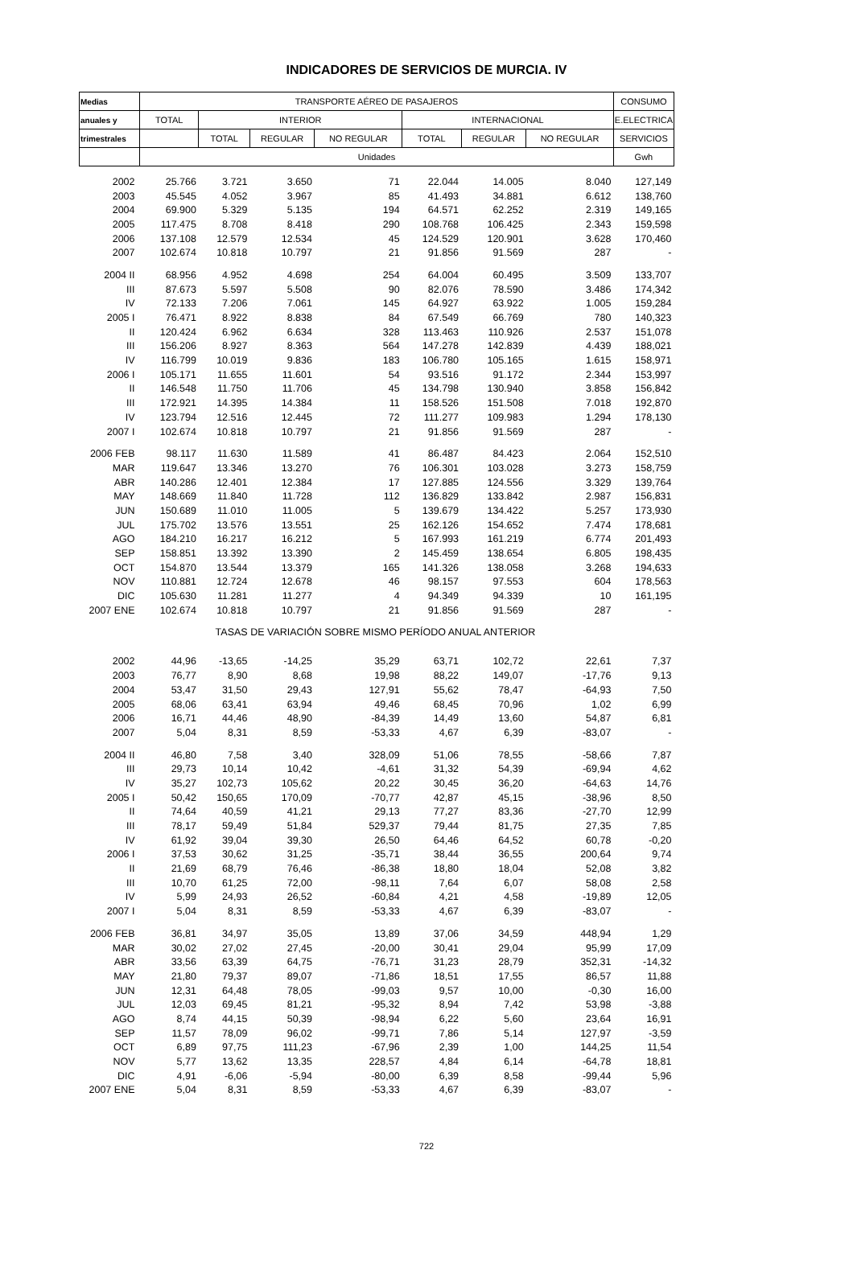INDICADORES DE SERVICIOS DE MURCIA. IV
| Medias | TRANSPORTE AÉREO DE PASAJEROS | | | | | | | CONSUMO |
| --- | --- | --- | --- | --- | --- | --- | --- | --- |
| anuales y | TOTAL | INTERIOR | | | INTERNACIONAL | | | E.ELECTRICA |
| trimestrales | | TOTAL | REGULAR | NO REGULAR | TOTAL | REGULAR | NO REGULAR | SERVICIOS |
| | Unidades | | | | | | | Gwh |
| 2002 | 25.766 | 3.721 | 3.650 | 71 | 22.044 | 14.005 | 8.040 | 127,149 |
| 2003 | 45.545 | 4.052 | 3.967 | 85 | 41.493 | 34.881 | 6.612 | 138,760 |
| 2004 | 69.900 | 5.329 | 5.135 | 194 | 64.571 | 62.252 | 2.319 | 149,165 |
| 2005 | 117.475 | 8.708 | 8.418 | 290 | 108.768 | 106.425 | 2.343 | 159,598 |
| 2006 | 137.108 | 12.579 | 12.534 | 45 | 124.529 | 120.901 | 3.628 | 170,460 |
| 2007 | 102.674 | 10.818 | 10.797 | 21 | 91.856 | 91.569 | 287 | - |
| 2004 II | 68.956 | 4.952 | 4.698 | 254 | 64.004 | 60.495 | 3.509 | 133,707 |
| III | 87.673 | 5.597 | 5.508 | 90 | 82.076 | 78.590 | 3.486 | 174,342 |
| IV | 72.133 | 7.206 | 7.061 | 145 | 64.927 | 63.922 | 1.005 | 159,284 |
| 2005 I | 76.471 | 8.922 | 8.838 | 84 | 67.549 | 66.769 | 780 | 140,323 |
| II | 120.424 | 6.962 | 6.634 | 328 | 113.463 | 110.926 | 2.537 | 151,078 |
| III | 156.206 | 8.927 | 8.363 | 564 | 147.278 | 142.839 | 4.439 | 188,021 |
| IV | 116.799 | 10.019 | 9.836 | 183 | 106.780 | 105.165 | 1.615 | 158,971 |
| 2006 I | 105.171 | 11.655 | 11.601 | 54 | 93.516 | 91.172 | 2.344 | 153,997 |
| II | 146.548 | 11.750 | 11.706 | 45 | 134.798 | 130.940 | 3.858 | 156,842 |
| III | 172.921 | 14.395 | 14.384 | 11 | 158.526 | 151.508 | 7.018 | 192,870 |
| IV | 123.794 | 12.516 | 12.445 | 72 | 111.277 | 109.983 | 1.294 | 178,130 |
| 2007 I | 102.674 | 10.818 | 10.797 | 21 | 91.856 | 91.569 | 287 | - |
| 2006 FEB | 98.117 | 11.630 | 11.589 | 41 | 86.487 | 84.423 | 2.064 | 152,510 |
| MAR | 119.647 | 13.346 | 13.270 | 76 | 106.301 | 103.028 | 3.273 | 158,759 |
| ABR | 140.286 | 12.401 | 12.384 | 17 | 127.885 | 124.556 | 3.329 | 139,764 |
| MAY | 148.669 | 11.840 | 11.728 | 112 | 136.829 | 133.842 | 2.987 | 156,831 |
| JUN | 150.689 | 11.010 | 11.005 | 5 | 139.679 | 134.422 | 5.257 | 173,930 |
| JUL | 175.702 | 13.576 | 13.551 | 25 | 162.126 | 154.652 | 7.474 | 178,681 |
| AGO | 184.210 | 16.217 | 16.212 | 5 | 167.993 | 161.219 | 6.774 | 201,493 |
| SEP | 158.851 | 13.392 | 13.390 | 2 | 145.459 | 138.654 | 6.805 | 198,435 |
| OCT | 154.870 | 13.544 | 13.379 | 165 | 141.326 | 138.058 | 3.268 | 194,633 |
| NOV | 110.881 | 12.724 | 12.678 | 46 | 98.157 | 97.553 | 604 | 178,563 |
| DIC | 105.630 | 11.281 | 11.277 | 4 | 94.349 | 94.339 | 10 | 161,195 |
| 2007 ENE | 102.674 | 10.818 | 10.797 | 21 | 91.856 | 91.569 | 287 | - |
| TASAS DE VARIACIÓN SOBRE MISMO PERÍODO ANUAL ANTERIOR | | | | | | | | |
| 2002 | 44,96 | -13,65 | -14,25 | 35,29 | 63,71 | 102,72 | 22,61 | 7,37 |
| 2003 | 76,77 | 8,90 | 8,68 | 19,98 | 88,22 | 149,07 | -17,76 | 9,13 |
| 2004 | 53,47 | 31,50 | 29,43 | 127,91 | 55,62 | 78,47 | -64,93 | 7,50 |
| 2005 | 68,06 | 63,41 | 63,94 | 49,46 | 68,45 | 70,96 | 1,02 | 6,99 |
| 2006 | 16,71 | 44,46 | 48,90 | -84,39 | 14,49 | 13,60 | 54,87 | 6,81 |
| 2007 | 5,04 | 8,31 | 8,59 | -53,33 | 4,67 | 6,39 | -83,07 | - |
| 2004 II | 46,80 | 7,58 | 3,40 | 328,09 | 51,06 | 78,55 | -58,66 | 7,87 |
| III | 29,73 | 10,14 | 10,42 | -4,61 | 31,32 | 54,39 | -69,94 | 4,62 |
| IV | 35,27 | 102,73 | 105,62 | 20,22 | 30,45 | 36,20 | -64,63 | 14,76 |
| 2005 I | 50,42 | 150,65 | 170,09 | -70,77 | 42,87 | 45,15 | -38,96 | 8,50 |
| II | 74,64 | 40,59 | 41,21 | 29,13 | 77,27 | 83,36 | -27,70 | 12,99 |
| III | 78,17 | 59,49 | 51,84 | 529,37 | 79,44 | 81,75 | 27,35 | 7,85 |
| IV | 61,92 | 39,04 | 39,30 | 26,50 | 64,46 | 64,52 | 60,78 | -0,20 |
| 2006 I | 37,53 | 30,62 | 31,25 | -35,71 | 38,44 | 36,55 | 200,64 | 9,74 |
| II | 21,69 | 68,79 | 76,46 | -86,38 | 18,80 | 18,04 | 52,08 | 3,82 |
| III | 10,70 | 61,25 | 72,00 | -98,11 | 7,64 | 6,07 | 58,08 | 2,58 |
| IV | 5,99 | 24,93 | 26,52 | -60,84 | 4,21 | 4,58 | -19,89 | 12,05 |
| 2007 I | 5,04 | 8,31 | 8,59 | -53,33 | 4,67 | 6,39 | -83,07 | - |
| 2006 FEB | 36,81 | 34,97 | 35,05 | 13,89 | 37,06 | 34,59 | 448,94 | 1,29 |
| MAR | 30,02 | 27,02 | 27,45 | -20,00 | 30,41 | 29,04 | 95,99 | 17,09 |
| ABR | 33,56 | 63,39 | 64,75 | -76,71 | 31,23 | 28,79 | 352,31 | -14,32 |
| MAY | 21,80 | 79,37 | 89,07 | -71,86 | 18,51 | 17,55 | 86,57 | 11,88 |
| JUN | 12,31 | 64,48 | 78,05 | -99,03 | 9,57 | 10,00 | -0,30 | 16,00 |
| JUL | 12,03 | 69,45 | 81,21 | -95,32 | 8,94 | 7,42 | 53,98 | -3,88 |
| AGO | 8,74 | 44,15 | 50,39 | -98,94 | 6,22 | 5,60 | 23,64 | 16,91 |
| SEP | 11,57 | 78,09 | 96,02 | -99,71 | 7,86 | 5,14 | 127,97 | -3,59 |
| OCT | 6,89 | 97,75 | 111,23 | -67,96 | 2,39 | 1,00 | 144,25 | 11,54 |
| NOV | 5,77 | 13,62 | 13,35 | 228,57 | 4,84 | 6,14 | -64,78 | 18,81 |
| DIC | 4,91 | -6,06 | -5,94 | -80,00 | 6,39 | 8,58 | -99,44 | 5,96 |
| 2007 ENE | 5,04 | 8,31 | 8,59 | -53,33 | 4,67 | 6,39 | -83,07 | - |
722